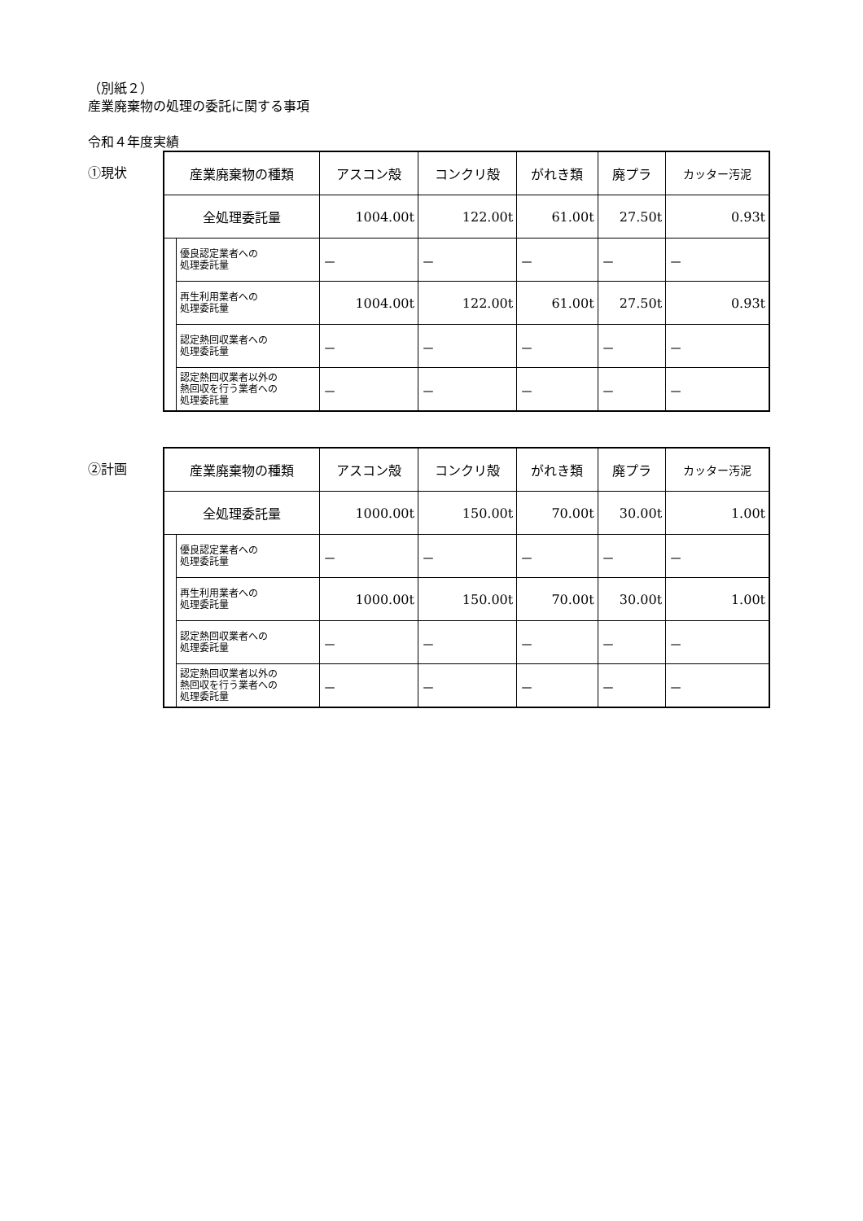（別紙２）
産業廃棄物の処理の委託に関する事項
令和４年度実績
①現状
| 産業廃棄物の種類 | | アスコン殻 | コンクリ殻 | がれき類 | 廃プラ | カッター汚泥 |
| 全処理委託量 | | 1004.00t | 122.00t | 61.00t | 27.50t | 0.93t |
| | 優良認定業者への 処理委託量 | － | － | － | － | － |
| | 再生利用業者への 処理委託量 | 1004.00t | 122.00t | 61.00t | 27.50t | 0.93t |
| | 認定熱回収業者への 処理委託量 | － | － | － | － | － |
| | 認定熱回収業者以外の 熱回収を行う業者への 処理委託量 | － | － | － | － | － |
②計画
| 産業廃棄物の種類 | | アスコン殻 | コンクリ殻 | がれき類 | 廃プラ | カッター汚泥 |
| 全処理委託量 | | 1000.00t | 150.00t | 70.00t | 30.00t | 1.00t |
| | 優良認定業者への 処理委託量 | － | － | － | － | － |
| | 再生利用業者への 処理委託量 | 1000.00t | 150.00t | 70.00t | 30.00t | 1.00t |
| | 認定熱回収業者への 処理委託量 | － | － | － | － | － |
| | 認定熱回収業者以外の 熱回収を行う業者への 処理委託量 | － | － | － | － | － |